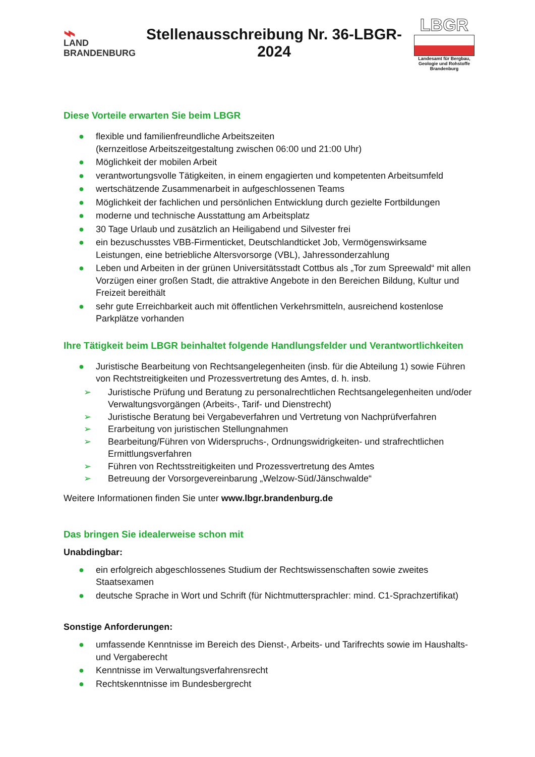⌁
LAND
BRANDENBURG
Stellenausschreibung Nr. 36-LBGR-2024
LBGR
Landesamt für Bergbau, Geologie und Rohstoffe Brandenburg
Diese Vorteile erwarten Sie beim LBGR
● flexible und familienfreundliche Arbeitszeiten
(kernzeitlose Arbeitszeitgestaltung zwischen 06:00 und 21:00 Uhr)
● Möglichkeit der mobilen Arbeit
● verantwortungsvolle Tätigkeiten, in einem engagierten und kompetenten Arbeitsumfeld
● wertschätzende Zusammenarbeit in aufgeschlossenen Teams
● Möglichkeit der fachlichen und persönlichen Entwicklung durch gezielte Fortbildungen
● moderne und technische Ausstattung am Arbeitsplatz
● 30 Tage Urlaub und zusätzlich an Heiligabend und Silvester frei
● ein bezuschusstes VBB-Firmenticket, Deutschlandticket Job, Vermögenswirksame Leistungen, eine betriebliche Altersvorsorge (VBL), Jahressonderzahlung
● Leben und Arbeiten in der grünen Universitätsstadt Cottbus als „Tor zum Spreewald“ mit allen Vorzügen einer großen Stadt, die attraktive Angebote in den Bereichen Bildung, Kultur und Freizeit bereithält
● sehr gute Erreichbarkeit auch mit öffentlichen Verkehrsmitteln, ausreichend kostenlose Parkplätze vorhanden
Ihre Tätigkeit beim LBGR beinhaltet folgende Handlungsfelder und Verantwortlichkeiten
● Juristische Bearbeitung von Rechtsangelegenheiten (insb. für die Abteilung 1) sowie Führen von Rechtstreitigkeiten und Prozessvertretung des Amtes, d. h. insb.
➢ Juristische Prüfung und Beratung zu personalrechtlichen Rechtsangelegenheiten und/oder Verwaltungsvorgängen (Arbeits-, Tarif- und Dienstrecht)
➢ Juristische Beratung bei Vergabeverfahren und Vertretung von Nachprüfverfahren
➢ Erarbeitung von juristischen Stellungnahmen
➢ Bearbeitung/Führen von Widerspruchs-, Ordnungswidrigkeiten- und strafrechtlichen Ermittlungsverfahren
➢ Führen von Rechtsstreitigkeiten und Prozessvertretung des Amtes
➢ Betreuung der Vorsorgevereinbarung „Welzow-Süd/Jänschwalde“
Weitere Informationen finden Sie unter www.lbgr.brandenburg.de
Das bringen Sie idealerweise schon mit
Unabdingbar:
● ein erfolgreich abgeschlossenes Studium der Rechtswissenschaften sowie zweites Staatsexamen
● deutsche Sprache in Wort und Schrift (für Nichtmuttersprachler: mind. C1-Sprachzertifikat)
Sonstige Anforderungen:
● umfassende Kenntnisse im Bereich des Dienst-, Arbeits- und Tarifrechts sowie im Haushalts- und Vergaberecht
● Kenntnisse im Verwaltungsverfahrensrecht
● Rechtskenntnisse im Bundesbergrecht